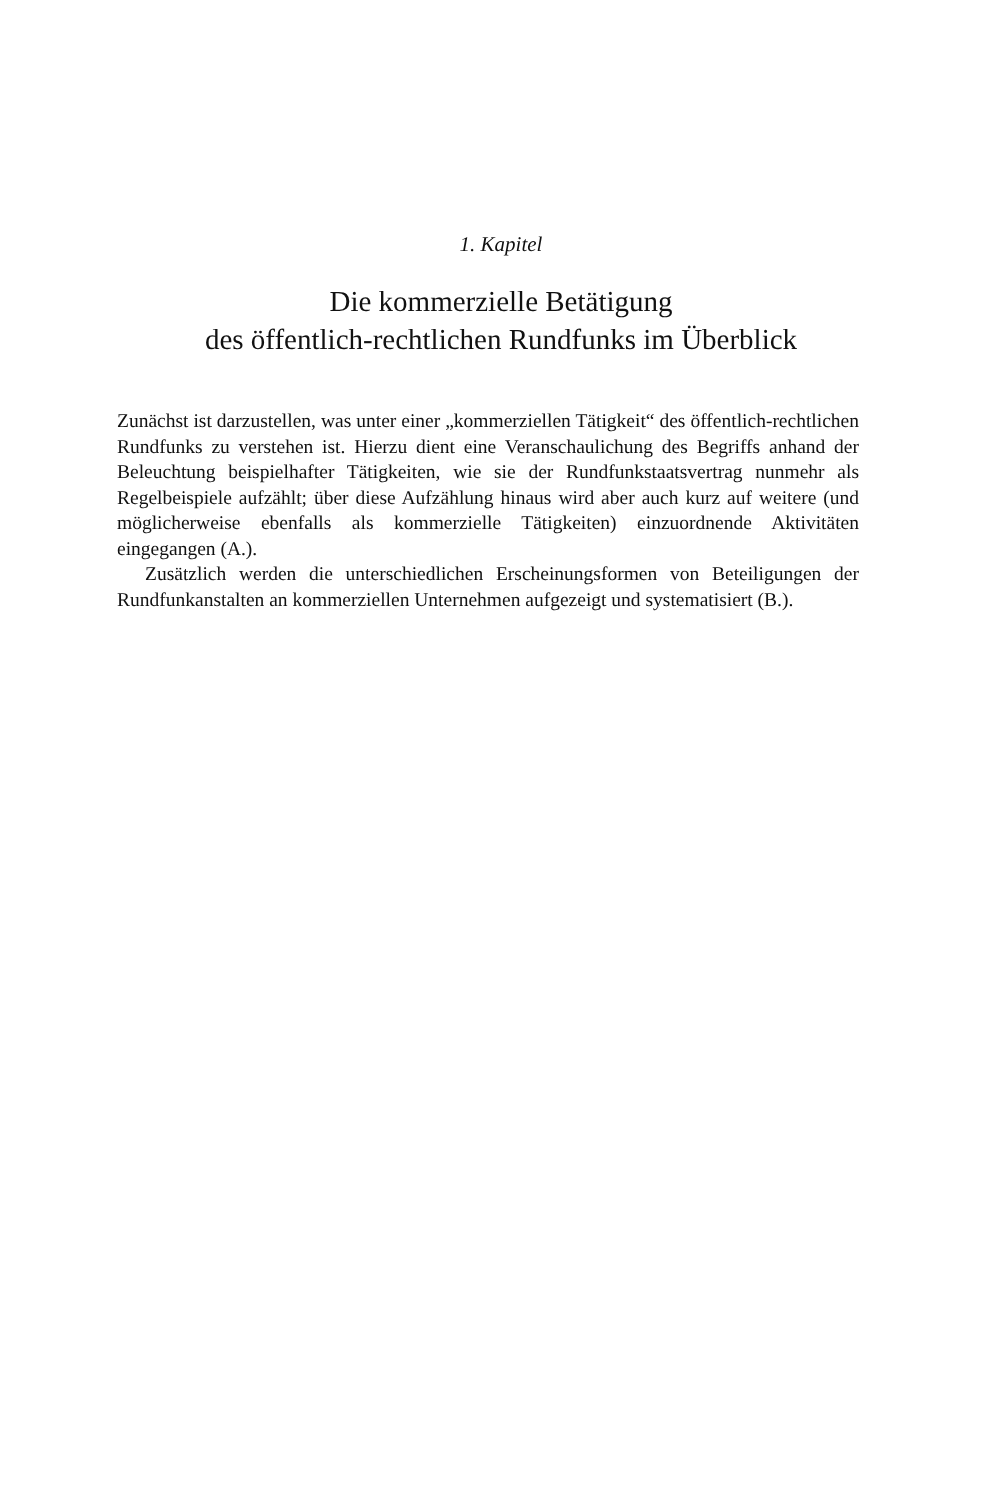1. Kapitel
Die kommerzielle Betätigung
des öffentlich-rechtlichen Rundfunks im Überblick
Zunächst ist darzustellen, was unter einer „kommerziellen Tätigkeit“ des öffentlich-rechtlichen Rundfunks zu verstehen ist. Hierzu dient eine Veranschaulichung des Begriffs anhand der Beleuchtung beispielhafter Tätigkeiten, wie sie der Rundfunkstaatsvertrag nunmehr als Regelbeispiele aufzählt; über diese Aufzählung hinaus wird aber auch kurz auf weitere (und möglicherweise ebenfalls als kommerzielle Tätigkeiten) einzuordnende Aktivitäten eingegangen (A.).
Zusätzlich werden die unterschiedlichen Erscheinungsformen von Beteiligungen der Rundfunkanstalten an kommerziellen Unternehmen aufgezeigt und systematisiert (B.).